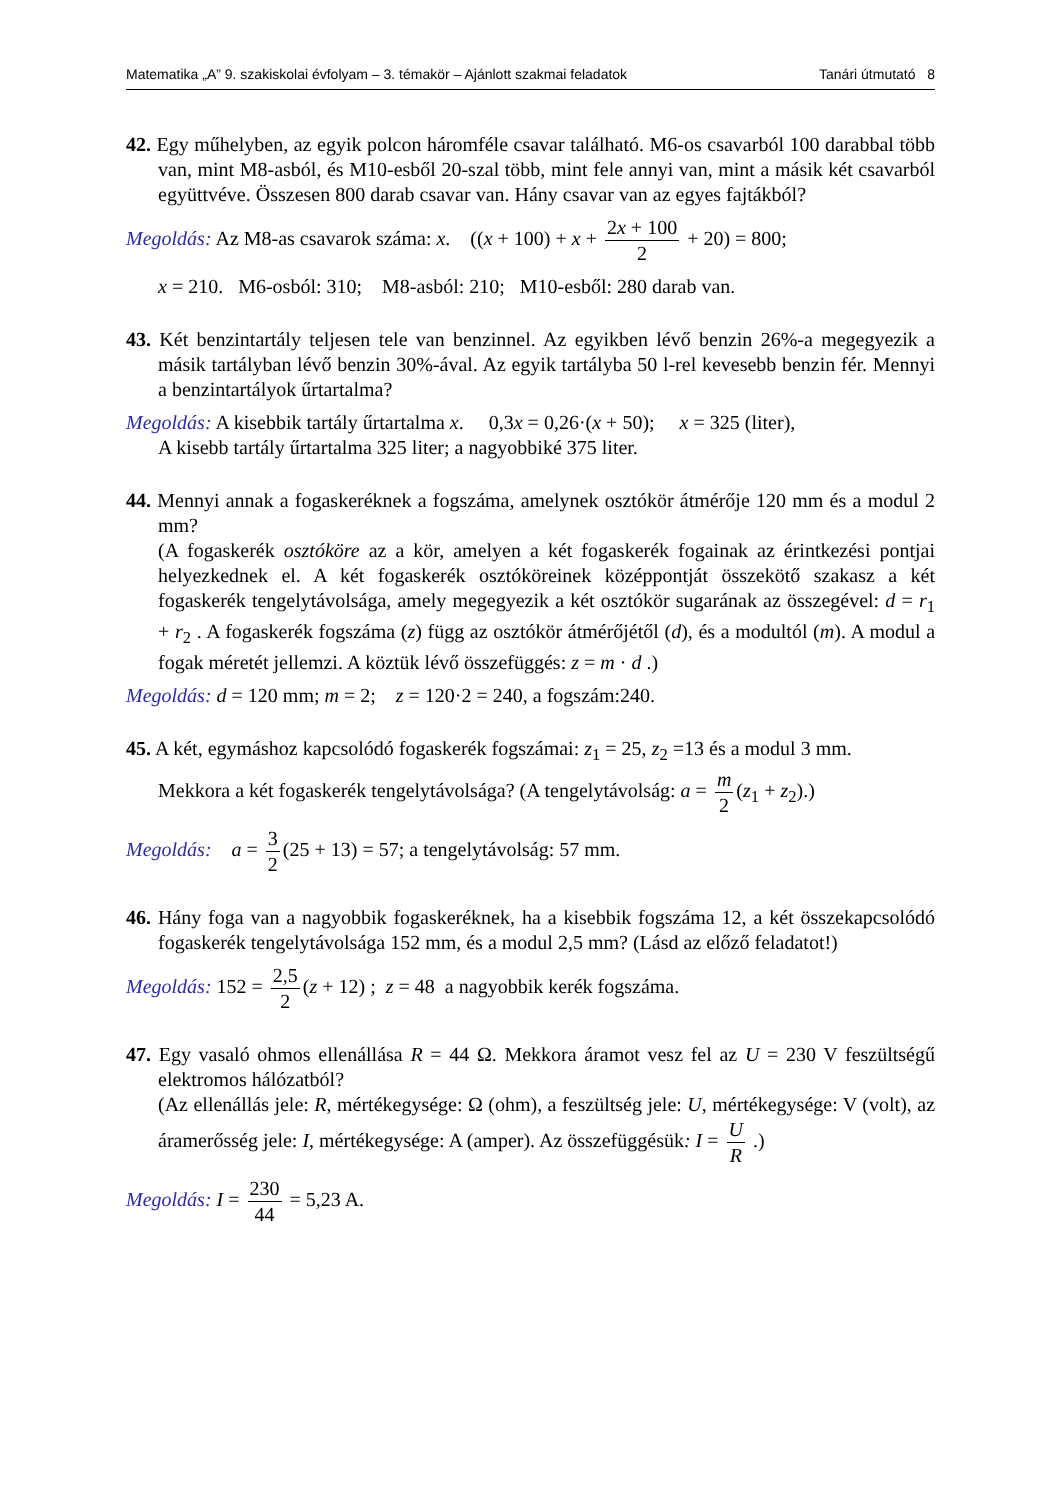Matematika „A” 9. szakiskolai évfolyam – 3. témakör – Ajánlott szakmai feladatok Tanári útmutató 8
42. Egy műhelyben, az egyik polcon háromféle csavar található. M6-os csavarból 100 darabbal több van, mint M8-asból, és M10-esből 20-szal több, mint fele annyi van, mint a másik két csavarból együttvéve. Összesen 800 darab csavar van. Hány csavar van az egyes fajtákból?
Megoldás: Az M8-as csavarok száma: x. ((x + 100) + x + 2x + 100 2 + 20) = 800;
x = 210. M6-osból: 310; M8-asból: 210; M10-esből: 280 darab van.
43. Két benzintartály teljesen tele van benzinnel. Az egyikben lévő benzin 26%-a megegyezik a másik tartályban lévő benzin 30%-ával. Az egyik tartályba 50 l-rel kevesebb benzin fér. Mennyi a benzintartályok űrtartalma?
Megoldás: A kisebbik tartály űrtartalma x. 0,3x = 0,26·(x + 50); x = 325 (liter),
A kisebb tartály űrtartalma 325 liter; a nagyobbiké 375 liter.
44. Mennyi annak a fogaskeréknek a fogszáma, amelynek osztókör átmérője 120 mm és a modul 2 mm?
(A fogaskerék osztóköre az a kör, amelyen a két fogaskerék fogainak az érintkezési pontjai helyezkednek el. A két fogaskerék osztóköreinek középpontját összekötő szakasz a két fogaskerék tengelytávolsága, amely megegyezik a két osztókör sugarának az összegével: d = r<sub>1</sub> + r<sub>2</sub> . A fogaskerék fogszáma (z) függ az osztókör átmérőjétől (d), és a modultól (m). A modul a fogak méretét jellemzi. A köztük lévő összefüggés: z = m · d .)
Megoldás: d = 120 mm; m = 2; z = 120·2 = 240, a fogszám:240.
45. A két, egymáshoz kapcsolódó fogaskerék fogszámai: z<sub>1</sub> = 25, z<sub>2</sub> =13 és a modul 3 mm.
Mekkora a két fogaskerék tengelytávolsága? (A tengelytávolság: a = m 2 (z<sub>1</sub> + z<sub>2</sub>).)
Megoldás: a = 3 2 (25 + 13) = 57; a tengelytávolság: 57 mm.
46. Hány foga van a nagyobbik fogaskeréknek, ha a kisebbik fogszáma 12, a két összekapcsolódó fogaskerék tengelytávolsága 152 mm, és a modul 2,5 mm? (Lásd az előző feladatot!)
Megoldás: 152 = 2,5 2 (z + 12) ; z = 48 a nagyobbik kerék fogszáma.
47. Egy vasaló ohmos ellenállása R = 44 Ω. Mekkora áramot vesz fel az U = 230 V feszültségű elektromos hálózatból?
(Az ellenállás jele: R, mértékegysége: Ω (ohm), a feszültség jele: U, mértékegysége: V (volt), az áramerősség jele: I, mértékegysége: A (amper). Az összefüggésük: I = U R .)
Megoldás: I = 230 44 = 5,23 A.